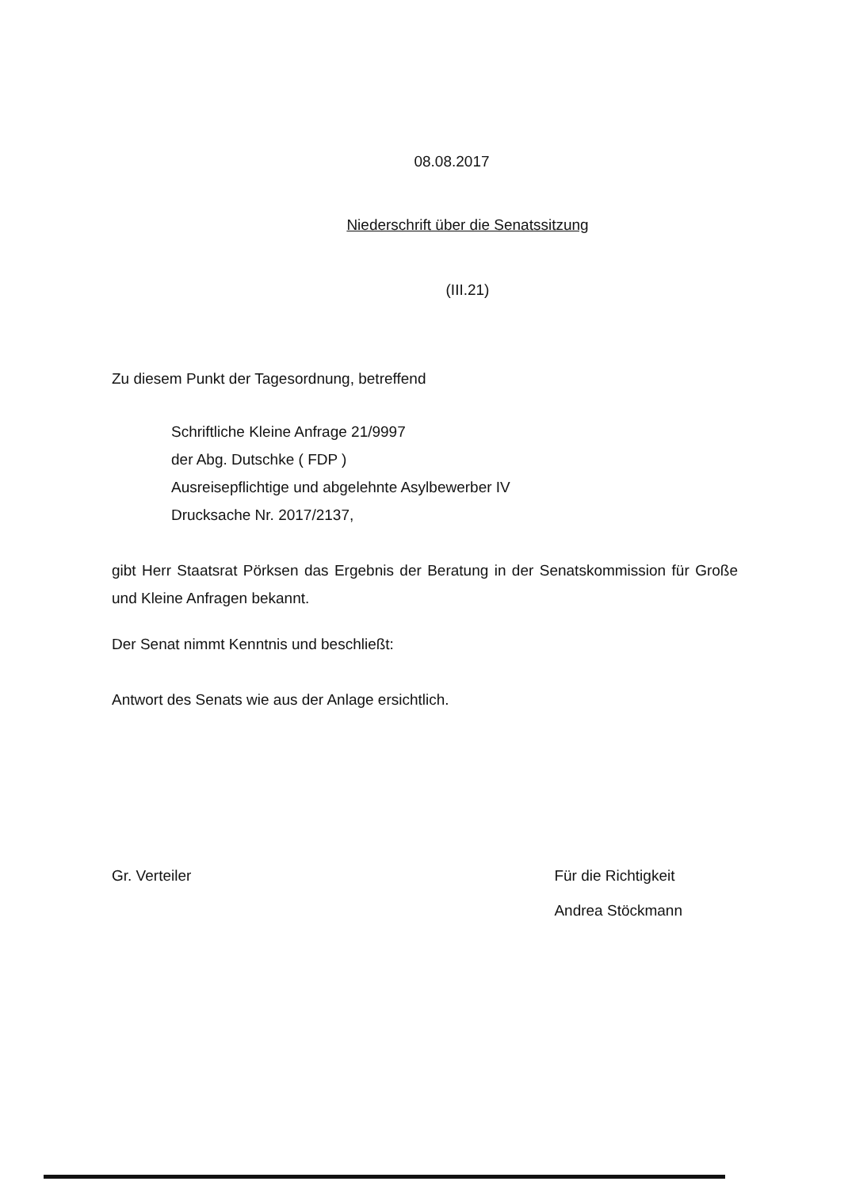08.08.2017
Niederschrift über die Senatssitzung
(III.21)
Zu diesem Punkt der Tagesordnung, betreffend
Schriftliche Kleine Anfrage 21/9997
der Abg. Dutschke ( FDP )
Ausreisepflichtige und abgelehnte Asylbewerber IV
Drucksache Nr. 2017/2137,
gibt Herr Staatsrat Pörksen das Ergebnis der Beratung in der Senatskommission für Große und Kleine Anfragen bekannt.
Der Senat nimmt Kenntnis und beschließt:
Antwort des Senats wie aus der Anlage ersichtlich.
Gr. Verteiler Für die Richtigkeit
Andrea Stöckmann